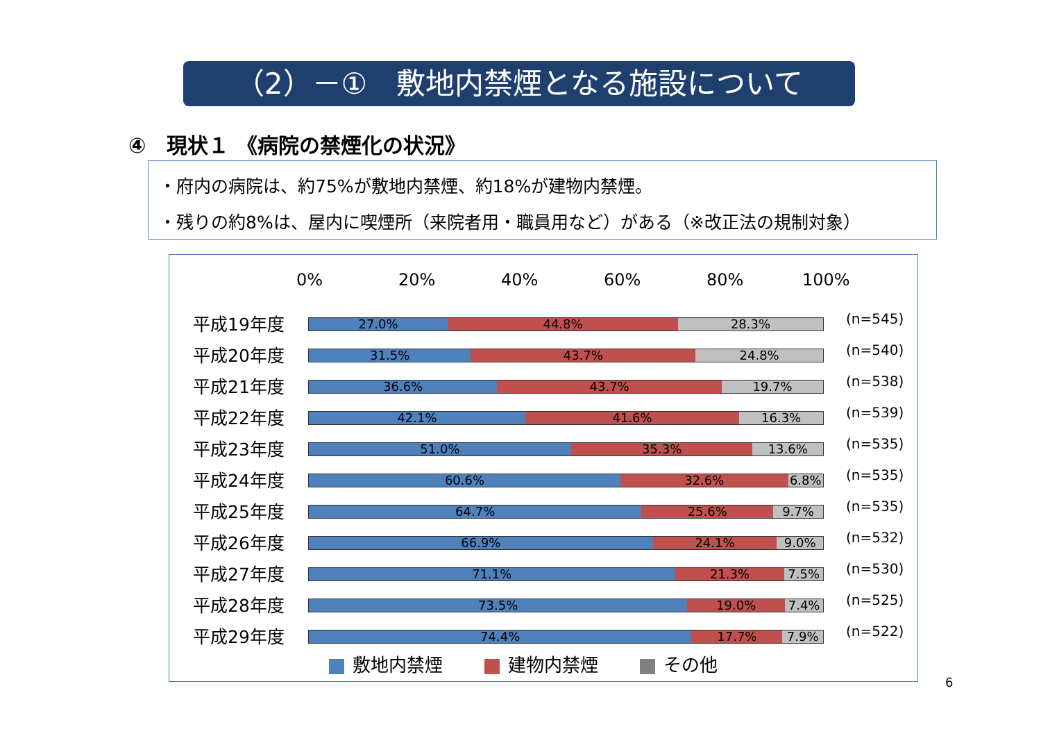（2）－①　敷地内禁煙となる施設について
④　現状１ 《病院の禁煙化の状況》
・府内の病院は、約75%が敷地内禁煙、約18%が建物内禁煙。
・残りの約8%は、屋内に喫煙所（来院者用・職員用など）がある（※改正法の規制対象）
0% 20% 40% 60% 80% 100%
平成19年度
27.0% 44.8% 28.3%
(n=545)
平成20年度
31.5% 43.7% 24.8%
(n=540)
平成21年度
36.6% 43.7% 19.7%
(n=538)
平成22年度
42.1% 41.6% 16.3%
(n=539)
平成23年度
51.0% 35.3% 13.6%
(n=535)
平成24年度
60.6% 32.6% 6.8%
(n=535)
平成25年度
64.7% 25.6% 9.7%
(n=535)
平成26年度
66.9% 24.1% 9.0%
(n=532)
平成27年度
71.1% 21.3% 7.5%
(n=530)
平成28年度
73.5% 19.0% 7.4%
(n=525)
平成29年度
74.4% 17.7% 7.9%
(n=522)
敷地内禁煙 建物内禁煙 その他
6